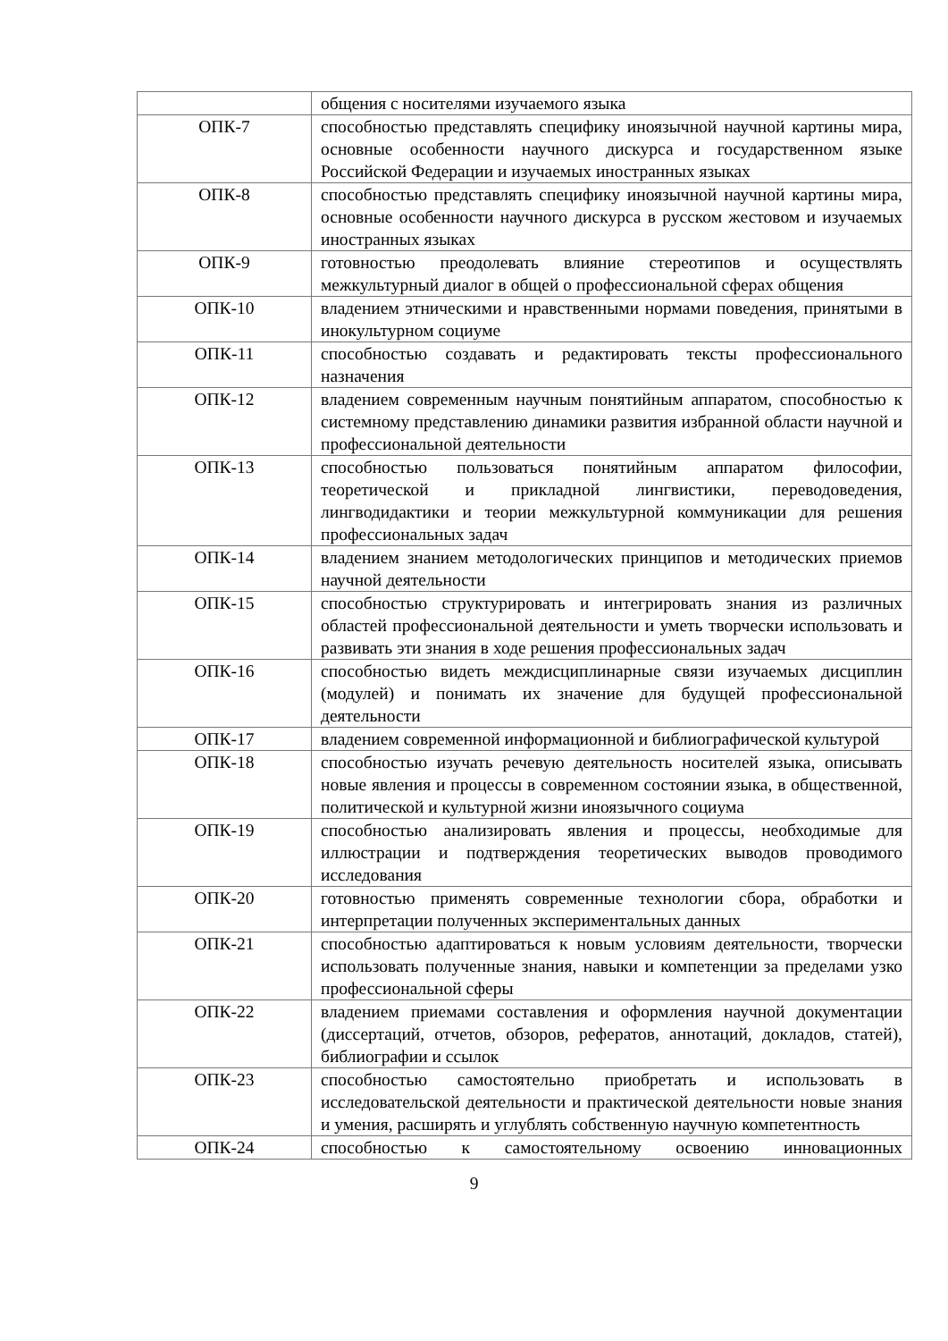| | общения с носителями изучаемого языка |
| ОПК-7 | способностью представлять специфику иноязычной научной картины мира, основные особенности научного дискурса и государственном языке Российской Федерации и изучаемых иностранных языках |
| ОПК-8 | способностью представлять специфику иноязычной научной картины мира, основные особенности научного дискурса в русском жестовом и изучаемых иностранных языках |
| ОПК-9 | готовностью преодолевать влияние стереотипов и осуществлять межкультурный диалог в общей о профессиональной сферах общения |
| ОПК-10 | владением этническими и нравственными нормами поведения, принятыми в инокультурном социуме |
| ОПК-11 | способностью создавать и редактировать тексты профессионального назначения |
| ОПК-12 | владением современным научным понятийным аппаратом, способностью к системному представлению динамики развития избранной области научной и профессиональной деятельности |
| ОПК-13 | способностью пользоваться понятийным аппаратом философии, теоретической и прикладной лингвистики, переводоведения, лингводидактики и теории межкультурной коммуникации для решения профессиональных задач |
| ОПК-14 | владением знанием методологических принципов и методических приемов научной деятельности |
| ОПК-15 | способностью структурировать и интегрировать знания из различных областей профессиональной деятельности и уметь творчески использовать и развивать эти знания в ходе решения профессиональных задач |
| ОПК-16 | способностью видеть междисциплинарные связи изучаемых дисциплин (модулей) и понимать их значение для будущей профессиональной деятельности |
| ОПК-17 | владением современной информационной и библиографической культурой |
| ОПК-18 | способностью изучать речевую деятельность носителей языка, описывать новые явления и процессы в современном состоянии языка, в общественной, политической и культурной жизни иноязычного социума |
| ОПК-19 | способностью анализировать явления и процессы, необходимые для иллюстрации и подтверждения теоретических выводов проводимого исследования |
| ОПК-20 | готовностью применять современные технологии сбора, обработки и интерпретации полученных экспериментальных данных |
| ОПК-21 | способностью адаптироваться к новым условиям деятельности, творчески использовать полученные знания, навыки и компетенции за пределами узко профессиональной сферы |
| ОПК-22 | владением приемами составления и оформления научной документации (диссертаций, отчетов, обзоров, рефератов, аннотаций, докладов, статей), библиографии и ссылок |
| ОПК-23 | способностью самостоятельно приобретать и использовать в исследовательской деятельности и практической деятельности новые знания и умения, расширять и углублять собственную научную компетентность |
| ОПК-24 | способностью к самостоятельному освоению инновационных |
9